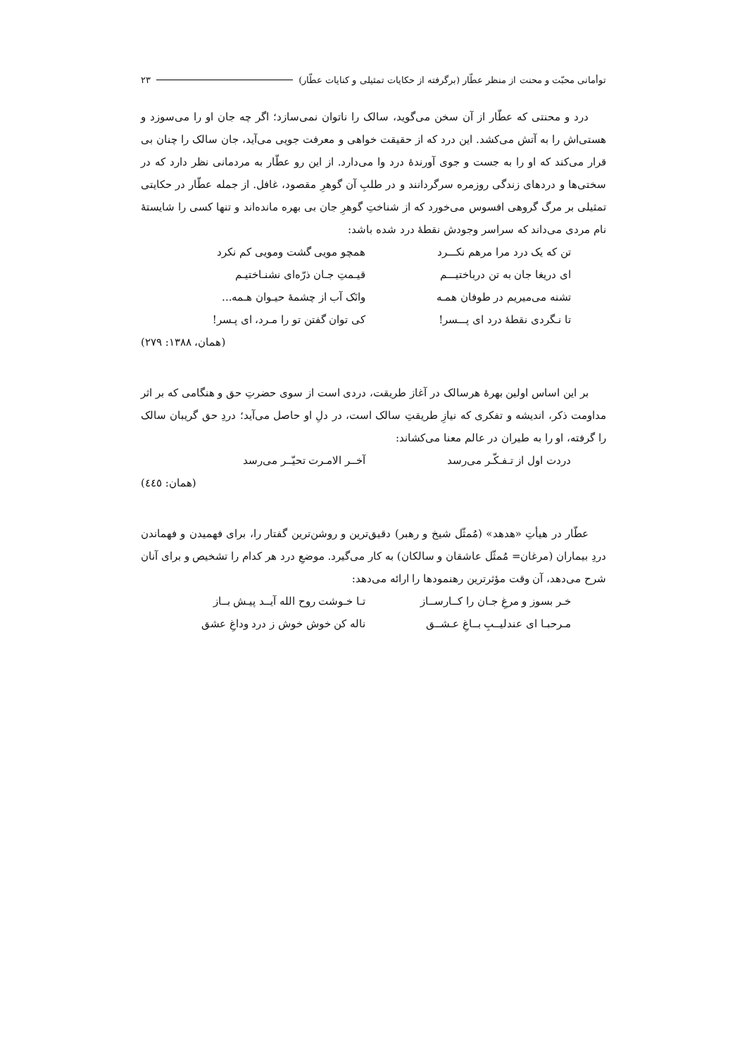توأمانی محبّت و محنت از منظر عطّار (برگرفته از حکایات تمثیلی و کنایات عطّار) ۲۳
درد و محنتی که عطّار از آن سخن می‌گوید، سالک را ناتوان نمی‌سازد؛ اگر چه جان او را می‌سوزد و هستی‌اش را به آتش می‌کشد. این درد که از حقیقت خواهی و معرفت جویی می‌آید، جان سالک را چنان بی قرار می‌کند که او را به جست و جوی آورندهٔ درد وا می‌دارد. از این رو عطّار به مردمانی نظر دارد که در سختی‌ها و دردهای زندگی روزمره سرگردانند و در طلبِ آن گوهرِ مقصود، غافل. از جمله عطّار در حکایتی تمثیلی بر مرگ گروهی افسوس می‌خورد که از شناختِ گوهرِ جان بی بهره مانده‌اند و تنها کسی را شایستهٔ نام مردی می‌داند که سراسر وجودش نقطهٔ درد شده باشد:
تن که یک درد مرا مرهم نکـــرد همچو مویی گشت ومویی کم نکرد
ای دریغا جان به تن درباختیـــم قیـمتِ جـان ذرّه‌ای نشنـاختیـم
تشنه می‌میریم در طوفان همـه وانَک آب از چشمهٔ حیـوان هـمه...
تا نـگردی نقطهٔ درد ای پـــسر! کی توان گفتن تو را مـرد، ای پـسر!
(همان، ۱۳۸۸: ۲۷۹)
بر این اساس اولین بهرهٔ هرسالک در آغاز طریقت، دردی است از سوی حضرتِ حق و هنگامی که بر اثر مداومت ذکر، اندیشه و تفکری که نیازِ طریقتِ سالک است، در دلِ او حاصل می‌آید؛ دردِ حق گریبان سالک را گرفته، او را به طیران در عالم معنا می‌کشاند:
دردت اول از تـفـکّـر می‌رسد آخــر الامـرت تحیّــر می‌رسد
(همان: ٤٤٥)
عطّار در هیأتِ «هدهد» (مُمثّل شیخ و رهبر) دقیق‌ترین و روشن‌ترین گفتار را، برای فهمیدن و فهماندن دردِ بیماران (مرغان= مُمثّل عاشقان و سالکان) به کار می‌گیرد. موضعِ درد هر کدام را تشخیص و برای آنان شرح می‌دهد، آن وقت مؤثرترین رهنمودها را ارائه می‌دهد:
خـر بسوز و مرغِ جـان را کــارســاز تـا خـوشت روح الله آیــد پیـش بــاز
مـرحبـا ای عندلیــبِ بــاغِ عـشــق ناله کن خوش خوش ز درد وداغِ عشق